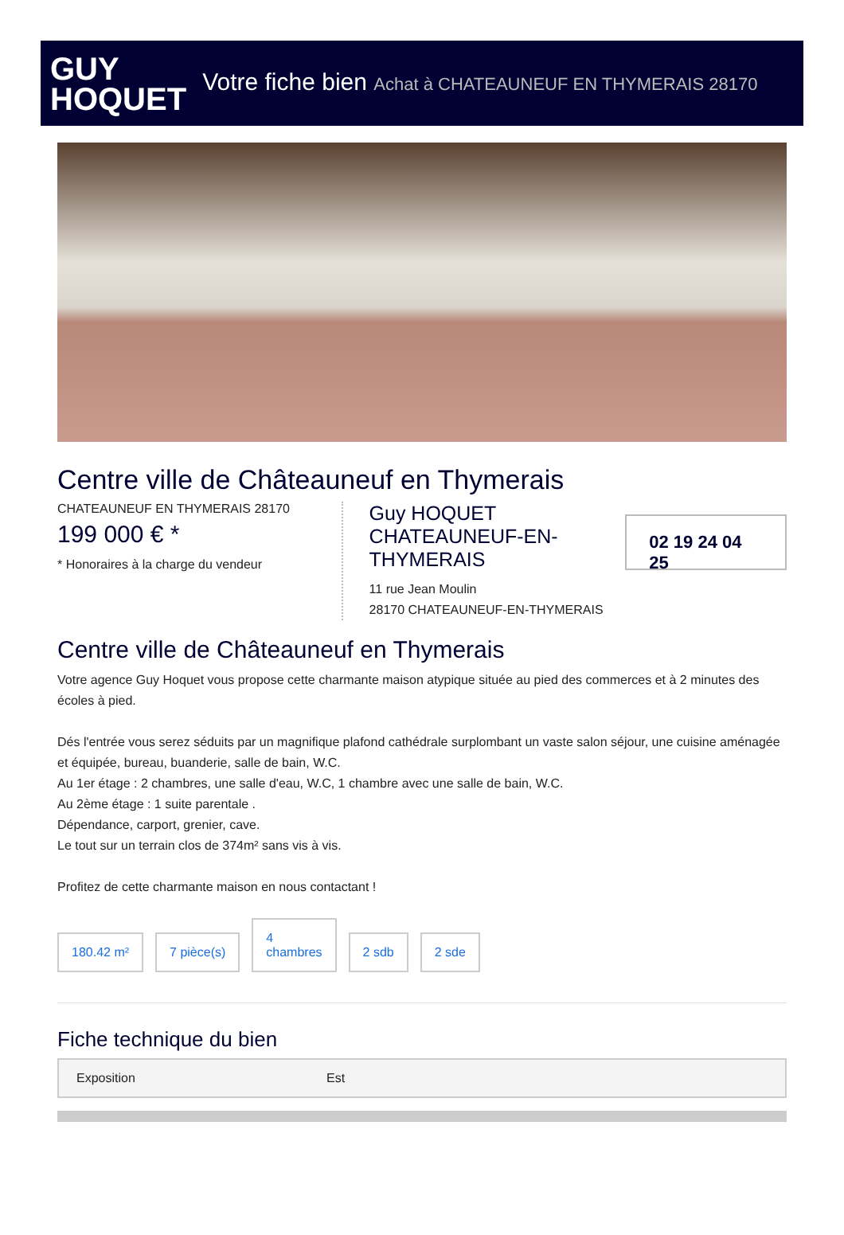GUY
HOQUET
Votre fiche bien Achat à CHATEAUNEUF EN THYMERAIS 28170
Centre ville de Châteauneuf en Thymerais
CHATEAUNEUF EN THYMERAIS 28170
199 000 € *
* Honoraires à la charge du vendeur
Guy HOQUET CHATEAUNEUF-EN-THYMERAIS
02 19 24 04 25
11 rue Jean Moulin
28170 CHATEAUNEUF-EN-THYMERAIS
Centre ville de Châteauneuf en Thymerais
Votre agence Guy Hoquet vous propose cette charmante maison atypique située au pied des commerces et à 2 minutes des écoles à pied.
Dés l'entrée vous serez séduits par un magnifique plafond cathédrale surplombant un vaste salon séjour, une cuisine aménagée et équipée, bureau, buanderie, salle de bain, W.C.
Au 1er étage : 2 chambres, une salle d'eau, W.C, 1 chambre avec une salle de bain, W.C.
Au 2ème étage : 1 suite parentale .
Dépendance, carport, grenier, cave.
Le tout sur un terrain clos de 374m² sans vis à vis.
Profitez de cette charmante maison en nous contactant !
180.42 m²
7 pièce(s)
4
chambres
2 sdb
2 sde
Fiche technique du bien
| Exposition | Est |